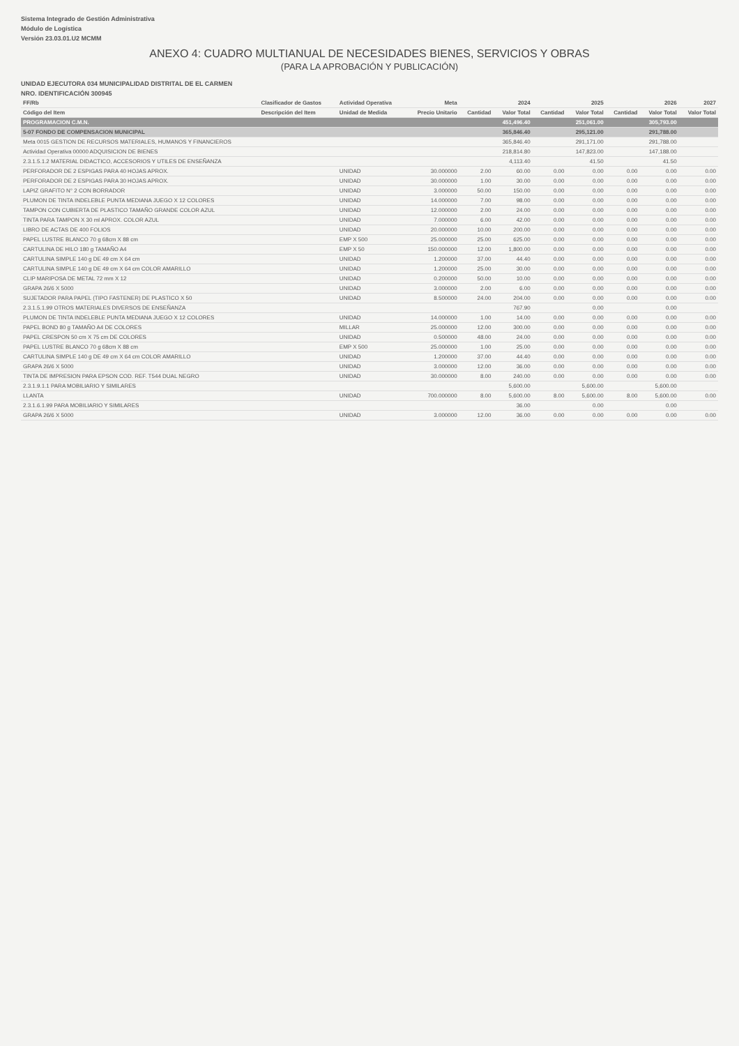Sistema Integrado de Gestión Administrativa
Módulo de Logística
Versión 23.03.01.U2 MCMM
ANEXO 4: CUADRO MULTIANUAL DE NECESIDADES BIENES, SERVICIOS Y OBRAS
(PARA LA APROBACIÓN Y PUBLICACIÓN)
UNIDAD EJECUTORA 034 MUNICIPALIDAD DISTRITAL DE EL CARMEN
NRO. IDENTIFICACIÓN 300945
| FF/Rb | Clasificador de Gastos | Actividad Operativa | Meta | 2024 | | 2025 | | 2026 | | 2027 |
| --- | --- | --- | --- | --- | --- | --- | --- | --- | --- | --- |
| Código del Item | Descripción del Item | Unidad de Medida | Precio Unitario | Cantidad | Valor Total | Cantidad | Valor Total | Cantidad | Valor Total | Valor Total |
| PROGRAMACION C.M.N. | | | | | 451,496.40 | | 251,061.00 | | 305,793.00 | |
| 5-07 FONDO DE COMPENSACION MUNICIPAL | | | | | 365,846.40 | | 295,121.00 | | 291,788.00 | |
| Meta 0015 GESTION DE RECURSOS MATERIALES, HUMANOS Y FINANCIEROS | | | | | 365,846.40 | | 291,171.00 | | 291,788.00 | |
| Actividad Operativa 00000 ADQUISICION DE BIENES | | | | | 218,814.80 | | 147,823.00 | | 147,188.00 | |
| 2.3.1.5.1.2 MATERIAL DIDACTICO, ACCESORIOS Y UTILES DE ENSEÑANZA | | | | | 4,113.40 | | 41.50 | | 41.50 | |
| PERFORADOR DE 2 ESPIGAS PARA 40 HOJAS APROX. | | UNIDAD | 30.000000 | 2.00 | 60.00 | 0.00 | 0.00 | 0.00 | 0.00 | 0.00 |
| PERFORADOR DE 2 ESPIGAS PARA 30 HOJAS APROX. | | UNIDAD | 30.000000 | 1.00 | 30.00 | 0.00 | 0.00 | 0.00 | 0.00 | 0.00 |
| LAPIZ GRAFITO N° 2 CON BORRADOR | | UNIDAD | 3.000000 | 50.00 | 150.00 | 0.00 | 0.00 | 0.00 | 0.00 | 0.00 |
| PLUMON DE TINTA INDELEBLE PUNTA MEDIANA JUEGO X 12 COLORES | | UNIDAD | 14.000000 | 7.00 | 98.00 | 0.00 | 0.00 | 0.00 | 0.00 | 0.00 |
| TAMPON CON CUBIERTA DE PLASTICO TAMAÑO GRANDE COLOR AZUL | | UNIDAD | 12.000000 | 2.00 | 24.00 | 0.00 | 0.00 | 0.00 | 0.00 | 0.00 |
| TINTA PARA TAMPON X 30 ml APROX. COLOR AZUL | | UNIDAD | 7.000000 | 6.00 | 42.00 | 0.00 | 0.00 | 0.00 | 0.00 | 0.00 |
| LIBRO DE ACTAS DE 400 FOLIOS | | UNIDAD | 20.000000 | 10.00 | 200.00 | 0.00 | 0.00 | 0.00 | 0.00 | 0.00 |
| PAPEL LUSTRE BLANCO 70 g 68cm X 88 cm | | EMP X 500 | 25.000000 | 25.00 | 625.00 | 0.00 | 0.00 | 0.00 | 0.00 | 0.00 |
| CARTULINA DE HILO 180 g TAMAÑO A4 | | EMP X 50 | 150.000000 | 12.00 | 1,800.00 | 0.00 | 0.00 | 0.00 | 0.00 | 0.00 |
| CARTULINA SIMPLE 140 g DE 49 cm X 64 cm | | UNIDAD | 1.200000 | 37.00 | 44.40 | 0.00 | 0.00 | 0.00 | 0.00 | 0.00 |
| CARTULINA SIMPLE 140 g DE 49 cm X 64 cm COLOR AMARILLO | | UNIDAD | 1.200000 | 25.00 | 30.00 | 0.00 | 0.00 | 0.00 | 0.00 | 0.00 |
| CLIP MARIPOSA DE METAL 72 mm X 12 | | UNIDAD | 0.200000 | 50.00 | 10.00 | 0.00 | 0.00 | 0.00 | 0.00 | 0.00 |
| GRAPA 26/6 X 5000 | | UNIDAD | 3.000000 | 2.00 | 6.00 | 0.00 | 0.00 | 0.00 | 0.00 | 0.00 |
| SUJETADOR PARA PAPEL (TIPO FASTENER) DE PLASTICO X 50 | | UNIDAD | 8.500000 | 24.00 | 204.00 | 0.00 | 0.00 | 0.00 | 0.00 | 0.00 |
| 2.3.1.5.1.99 OTROS MATERIALES DIVERSOS DE ENSEÑANZA | | | | | 767.90 | | 0.00 | | 0.00 | |
| PLUMON DE TINTA INDELEBLE PUNTA MEDIANA JUEGO X 12 COLORES | | UNIDAD | 14.000000 | 1.00 | 14.00 | 0.00 | 0.00 | 0.00 | 0.00 | 0.00 |
| PAPEL BOND 80 g TAMAÑO A4 DE COLORES | | MILLAR | 25.000000 | 12.00 | 300.00 | 0.00 | 0.00 | 0.00 | 0.00 | 0.00 |
| PAPEL CRESPON 50 cm X 75 cm DE COLORES | | UNIDAD | 0.500000 | 48.00 | 24.00 | 0.00 | 0.00 | 0.00 | 0.00 | 0.00 |
| PAPEL LUSTRE BLANCO 70 g 68cm X 88 cm | | EMP X 500 | 25.000000 | 1.00 | 25.00 | 0.00 | 0.00 | 0.00 | 0.00 | 0.00 |
| CARTULINA SIMPLE 140 g DE 49 cm X 64 cm COLOR AMARILLO | | UNIDAD | 1.200000 | 37.00 | 44.40 | 0.00 | 0.00 | 0.00 | 0.00 | 0.00 |
| GRAPA 26/6 X 5000 | | UNIDAD | 3.000000 | 12.00 | 36.00 | 0.00 | 0.00 | 0.00 | 0.00 | 0.00 |
| TINTA DE IMPRESION PARA EPSON COD. REF. T544 DUAL NEGRO | | UNIDAD | 30.000000 | 8.00 | 240.00 | 0.00 | 0.00 | 0.00 | 0.00 | 0.00 |
| 2.3.1.9.1.1 PARA MOBILIARIO Y SIMILARES | | | | | 5,600.00 | | 5,600.00 | | 5,600.00 | |
| LLANTA | | UNIDAD | 700.000000 | 8.00 | 5,600.00 | 8.00 | 5,600.00 | 8.00 | 5,600.00 | 0.00 |
| 2.3.1.6.1.99 PARA MOBILIARIO Y SIMILARES | | | | | 36.00 | | 0.00 | | 0.00 | |
| GRAPA 26/6 X 5000 | | UNIDAD | 3.000000 | 12.00 | 36.00 | 0.00 | 0.00 | 0.00 | 0.00 | 0.00 |